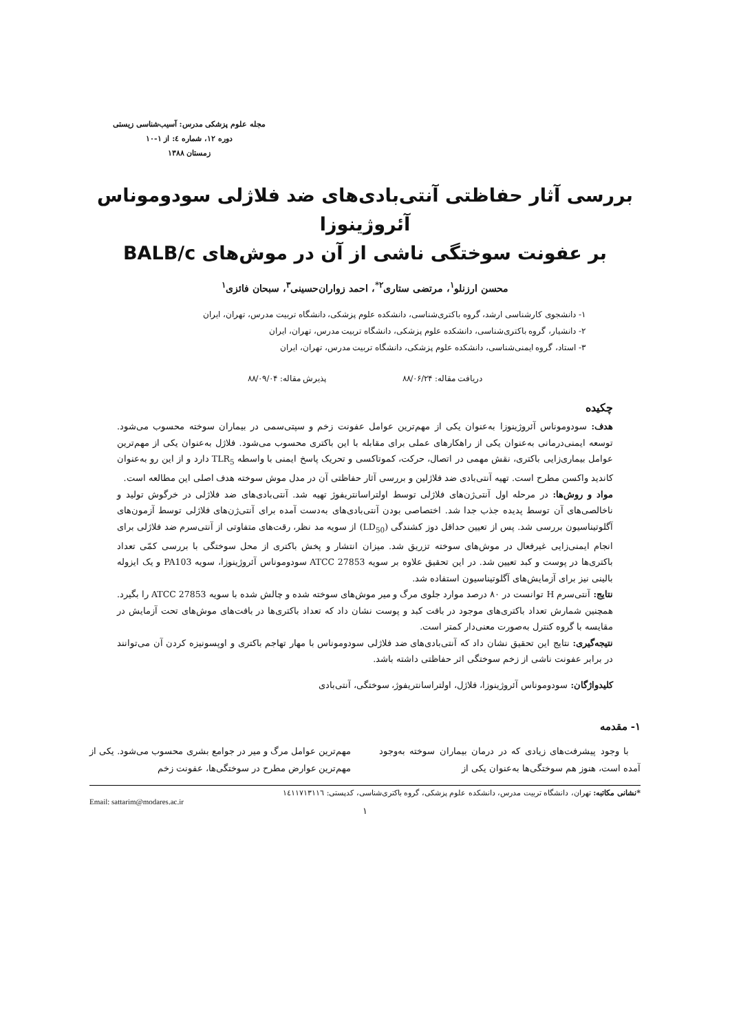مجله علوم پزشکی مدرس: آسیب‌شناسی زیستی
دوره ۱۲، شماره ٤: از ۱-۱۰
زمستان ۱۳۸۸
بررسی آثار حفاظتی آنتی‌بادی‌های ضد فلاژلی سودوموناس آئروژینوزا
بر عفونت سوختگی ناشی از آن در موش‌های BALB/c
محسن ارزنلو<sup>۱</sup>، مرتضی ستاری<sup>۲*</sup>، احمد زواران‌حسینی<sup>۳</sup>، سبحان فائزی<sup>۱</sup>
۱- دانشجوی کارشناسی ارشد، گروه باکتری‌شناسی، دانشکده علوم پزشکی، دانشگاه تربیت مدرس، تهران، ایران
۲- دانشیار، گروه باکتری‌شناسی، دانشکده علوم پزشکی، دانشگاه تربیت مدرس، تهران، ایران
۳- استاد، گروه ایمنی‌شناسی، دانشکده علوم پزشکی، دانشگاه تربیت مدرس، تهران، ایران
دریافت مقاله: ۸۸/۰۶/۲۴ پذیرش مقاله: ۸۸/۰۹/۰۴
چکیده
هدف: سودوموناس آئروژینوزا به‌عنوان یکی از مهم‌ترین عوامل عفونت زخم و سپتی‌سمی در بیماران سوخته محسوب می‌شود. توسعه ایمنی‌درمانی به‌عنوان یکی از راهکارهای عملی برای مقابله با این باکتری محسوب می‌شود. فلاژل به‌عنوان یکی از مهم‌ترین عوامل بیماری‌زایی باکتری، نقش مهمی در اتصال، حرکت، کموتاکسی و تحریک پاسخ ایمنی با واسطه TLR<sub>5</sub> دارد و از این رو به‌عنوان کاندید واکسن مطرح است. تهیه آنتی‌بادی ضد فلاژلین و بررسی آثار حفاظتی آن در مدل موش سوخته هدف اصلی این مطالعه است.
مواد و روش‌ها: در مرحله اول آنتی‌ژن‌های فلاژلی توسط اولتراسانتریفوژ تهیه شد. آنتی‌بادی‌های ضد فلاژلی در خرگوش تولید و ناخالصی‌های آن توسط پدیده جذب جدا شد. اختصاصی بودن آنتی‌بادی‌های به‌دست آمده برای آنتی‌ژن‌های فلاژلی توسط آزمون‌های آگلوتیناسیون بررسی شد. پس از تعیین حداقل دوز کشندگی (LD<sub>50</sub>) از سویه مد نظر، رقت‌های متفاوتی از آنتی‌سرم ضد فلاژلی برای انجام ایمنی‌زایی غیرفعال در موش‌های سوخته تزریق شد. میزان انتشار و پخش باکتری از محل سوختگی با بررسی کمّی تعداد باکتری‌ها در پوست و کبد تعیین شد. در این تحقیق علاوه بر سویه ATCC 27853 سودوموناس آئروژینوزا، سویه PA103 و یک ایزوله بالینی نیز برای آزمایش‌های آگلوتیناسیون استفاده شد.
نتایج: آنتی‌سرم H توانست در ۸۰ درصد موارد جلوی مرگ و میر موش‌های سوخته شده و چالش شده با سویه ATCC 27853 را بگیرد. همچنین شمارش تعداد باکتری‌های موجود در بافت کبد و پوست نشان داد که تعداد باکتری‌ها در بافت‌های موش‌های تحت آزمایش در مقایسه با گروه کنترل به‌صورت معنی‌دار کمتر است.
نتیجه‌گیری: نتایج این تحقیق نشان داد که آنتی‌بادی‌های ضد فلاژلی سودوموناس با مهار تهاجم باکتری و اوپسونیزه کردن آن می‌توانند در برابر عفونت ناشی از زخم سوختگی اثر حفاظتی داشته باشد.
کلیدواژگان: سودوموناس آئروژینوزا، فلاژل، اولتراسانتریفوژ، سوختگی، آنتی‌بادی
۱- مقدمه
با وجود پیشرفت‌های زیادی که در درمان بیماران سوخته به‌وجود آمده است، هنوز هم سوختگی‌ها به‌عنوان یکی از
مهم‌ترین عوامل مرگ و میر در جوامع بشری محسوب می‌شود. یکی از مهم‌ترین عوارض مطرح در سوختگی‌ها، عفونت زخم
*نشانی مکاتبه: تهران، دانشگاه تربیت مدرس، دانشکده علوم پزشکی، گروه باکتری‌شناسی، کدپستی: ۱٤۱۱۷۱۳۱۱٦
Email: sattarim@modares.ac.ir
۱